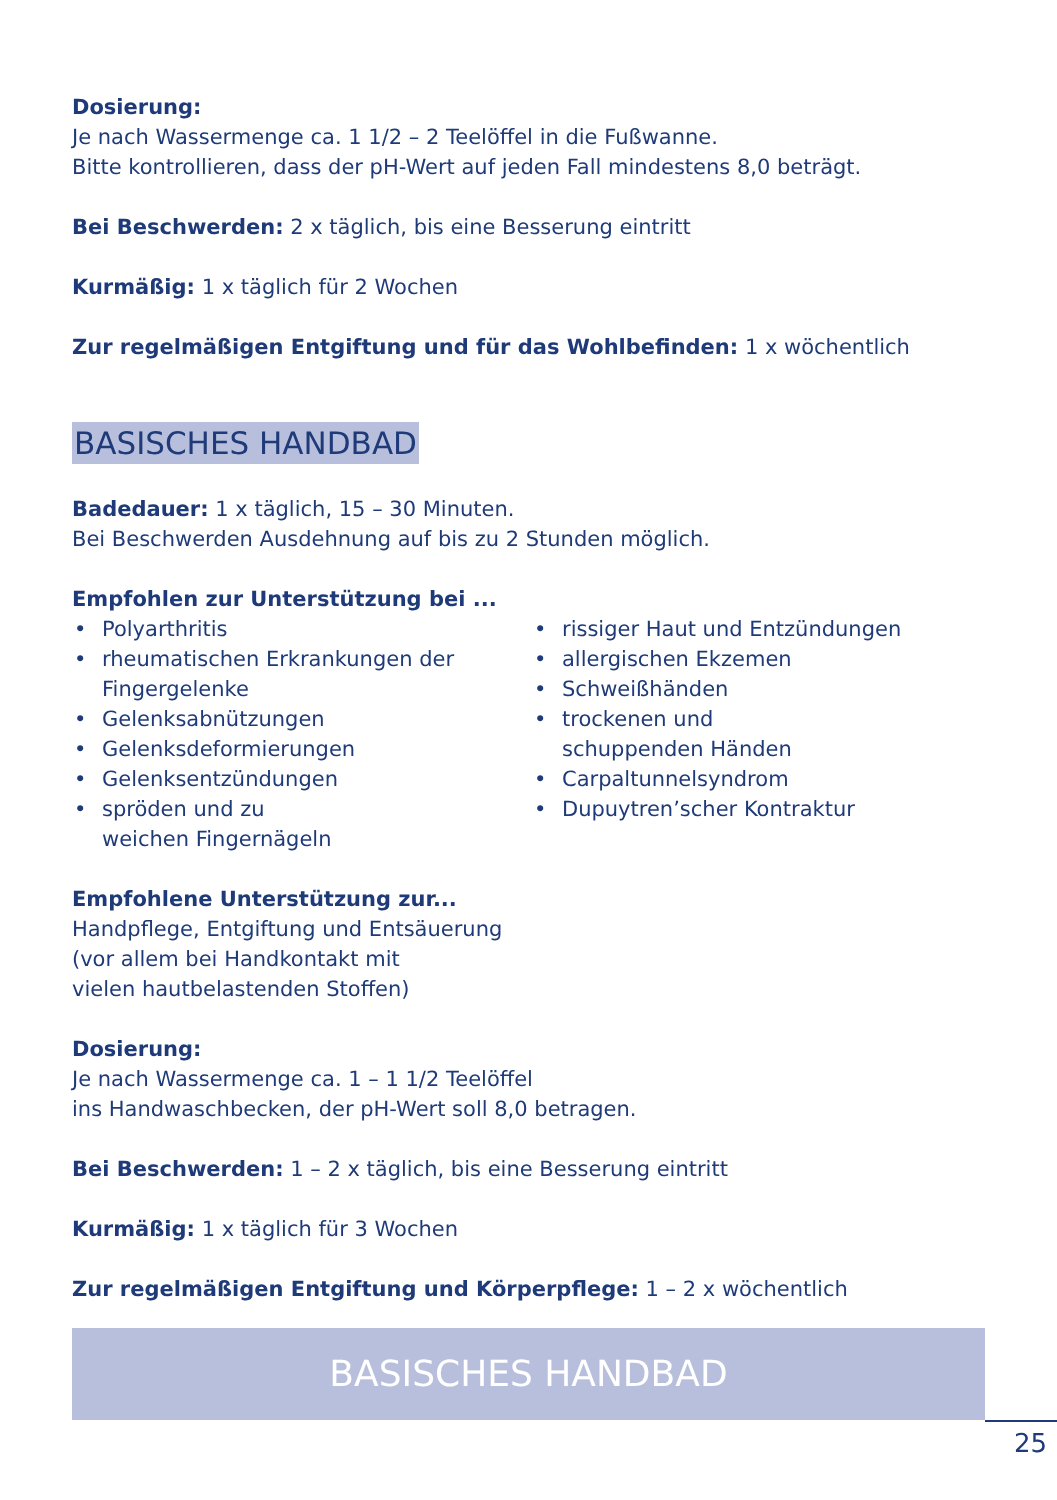Dosierung:
Je nach Wassermenge ca. 1 1/2 – 2 Teelöffel in die Fußwanne.
Bitte kontrollieren, dass der pH-Wert auf jeden Fall mindestens 8,0 beträgt.
Bei Beschwerden: 2 x täglich, bis eine Besserung eintritt
Kurmäßig: 1 x täglich für 2 Wochen
Zur regelmäßigen Entgiftung und für das Wohlbefinden: 1 x wöchentlich
BASISCHES HANDBAD
Badedauer: 1 x täglich, 15 – 30 Minuten.
Bei Beschwerden Ausdehnung auf bis zu 2 Stunden möglich.
Empfohlen zur Unterstützung bei ...
• Polyarthritis
• rheumatischen Erkrankungen der Fingergelenke
• Gelenksabnützungen
• Gelenksdeformierungen
• Gelenksentzündungen
• spröden und zu
weichen Fingernägeln
• rissiger Haut und Entzündungen
• allergischen Ekzemen
• Schweißhänden
• trockenen und
schuppenden Händen
• Carpaltunnelsyndrom
• Dupuytren’scher Kontraktur
Empfohlene Unterstützung zur...
Handpflege, Entgiftung und Entsäuerung
(vor allem bei Handkontakt mit
vielen hautbelastenden Stoffen)
Dosierung:
Je nach Wassermenge ca. 1 – 1 1/2 Teelöffel
ins Handwaschbecken, der pH-Wert soll 8,0 betragen.
Bei Beschwerden: 1 – 2 x täglich, bis eine Besserung eintritt
Kurmäßig: 1 x täglich für 3 Wochen
Zur regelmäßigen Entgiftung und Körperpflege: 1 – 2 x wöchentlich
BASISCHES HANDBAD
25